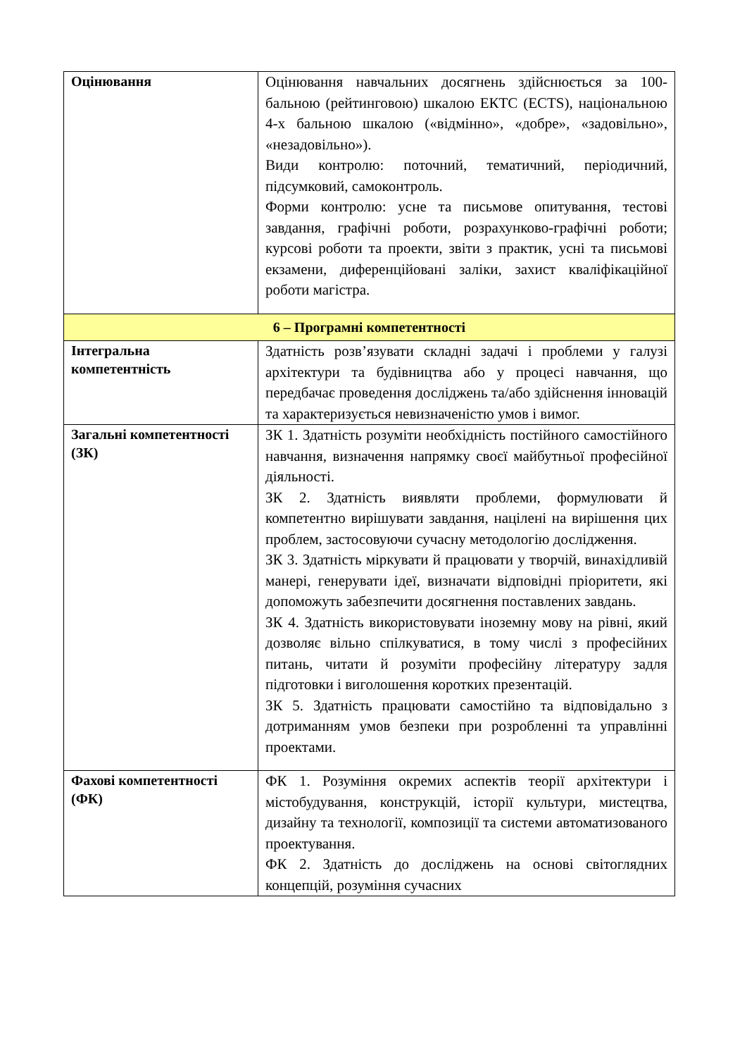| Оцінювання | Оцінювання навчальних досягнень здійснюється за 100-бальною (рейтинговою) шкалою ЕКТС (ECTS), національною 4-х бальною шкалою («відмінно», «добре», «задовільно», «незадовільно»). Види контролю: поточний, тематичний, періодичний, підсумковий, самоконтроль. Форми контролю: усне та письмове опитування, тестові завдання, графічні роботи, розрахунково-графічні роботи; курсові роботи та проекти, звіти з практик, усні та письмові екзамени, диференційовані заліки, захист кваліфікаційної роботи магістра. |
| 6 – Програмні компетентності | |
| Інтегральна компетентність | Здатність розв’язувати складні задачі і проблеми у галузі архітектури та будівництва або у процесі навчання, що передбачає проведення досліджень та/або здійснення інновацій та характеризується невизначеністю умов і вимог. |
| Загальні компетентності (ЗК) | ЗК 1. Здатність розуміти необхідність постійного самостійного навчання, визначення напрямку своєї майбутньої професійної діяльності. ЗК 2. Здатність виявляти проблеми, формулювати й компетентно вирішувати завдання, націлені на вирішення цих проблем, застосовуючи сучасну методологію дослідження. ЗК 3. Здатність міркувати й працювати у творчій, винахідливій манері, генерувати ідеї, визначати відповідні пріоритети, які допоможуть забезпечити досягнення поставлених завдань. ЗК 4. Здатність використовувати іноземну мову на рівні, який дозволяє вільно спілкуватися, в тому числі з професійних питань, читати й розуміти професійну літературу задля підготовки і виголошення коротких презентацій. ЗК 5. Здатність працювати самостійно та відповідально з дотриманням умов безпеки при розробленні та управлінні проектами. |
| Фахові компетентності (ФК) | ФК 1. Розуміння окремих аспектів теорії архітектури і містобудування, конструкцій, історії культури, мистецтва, дизайну та технології, композиції та системи автоматизованого проектування. ФК 2. Здатність до досліджень на основі світоглядних концепцій, розуміння сучасних |